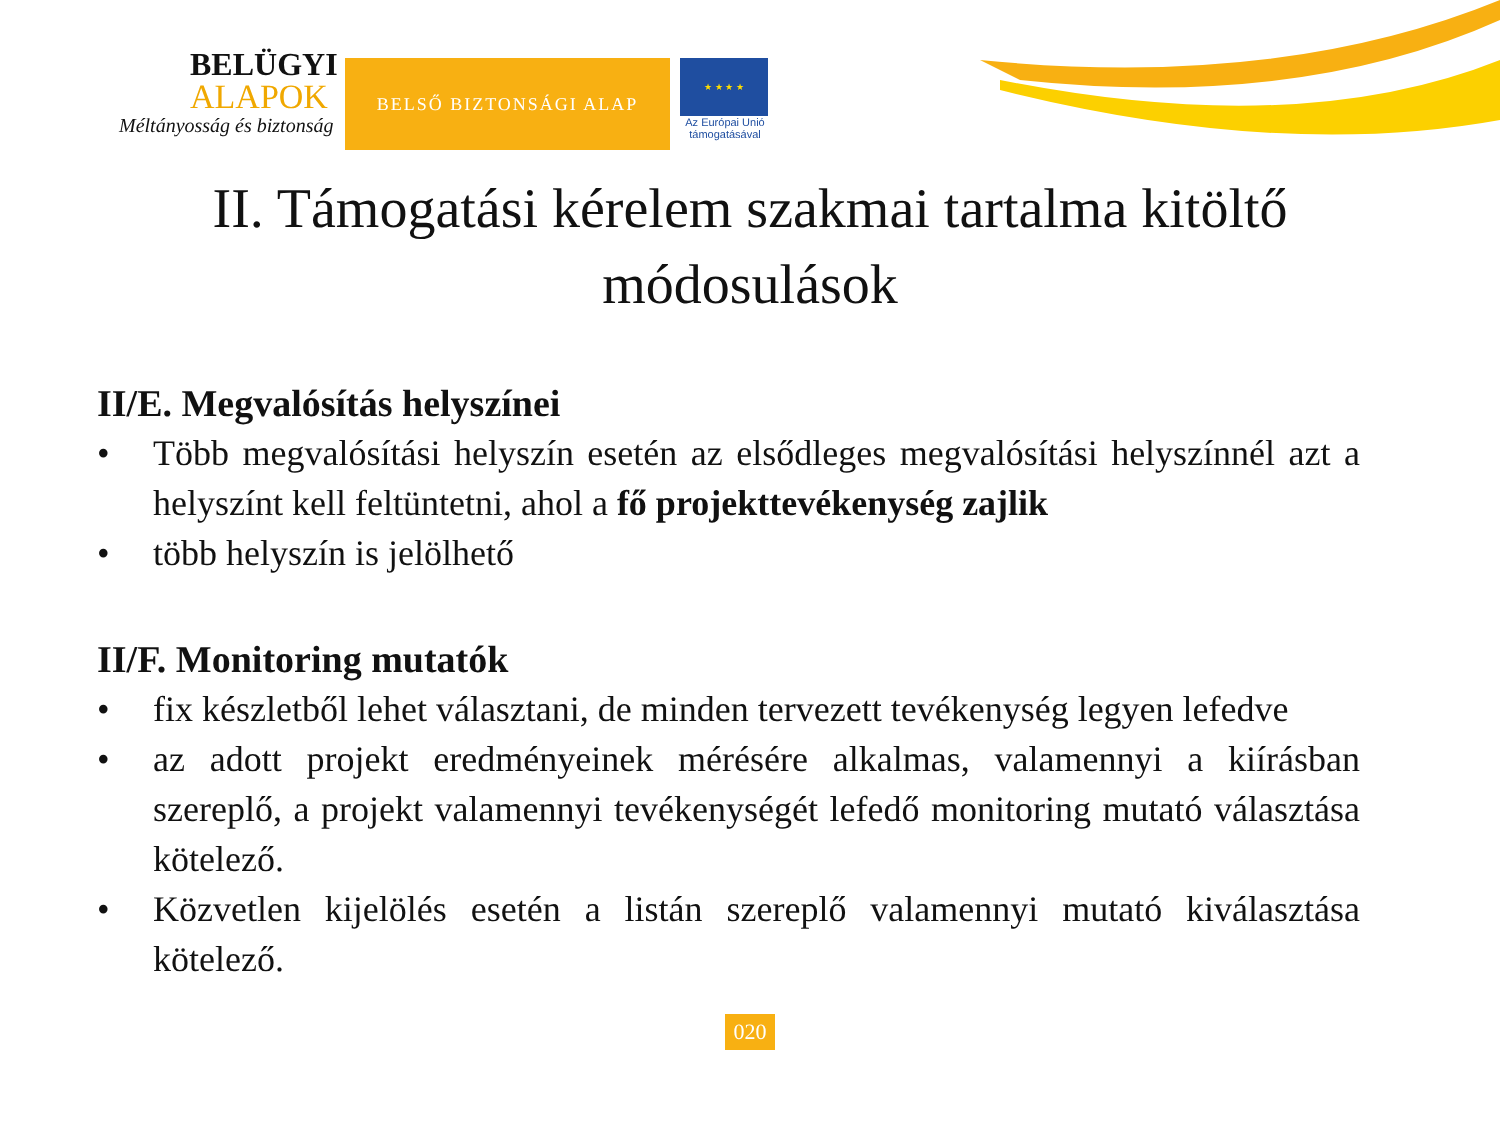BELÜGYI
ALAPOK
Méltányosság és biztonság
BELSŐ BIZTONSÁGI ALAP
★ ★ ★ ★
Az Európai Unió támogatásával
II. Támogatási kérelem szakmai tartalma kitöltő
módosulások
II/E. Megvalósítás helyszínei
• Több megvalósítási helyszín esetén az elsődleges megvalósítási helyszínnél azt a helyszínt kell feltüntetni, ahol a fő projekttevékenység zajlik
• több helyszín is jelölhető
II/F. Monitoring mutatók
• fix készletből lehet választani, de minden tervezett tevékenység legyen lefedve
• az adott projekt eredményeinek mérésére alkalmas, valamennyi a kiírásban szereplő, a projekt valamennyi tevékenységét lefedő monitoring mutató választása kötelező.
• Közvetlen kijelölés esetén a listán szereplő valamennyi mutató kiválasztása kötelező.
020